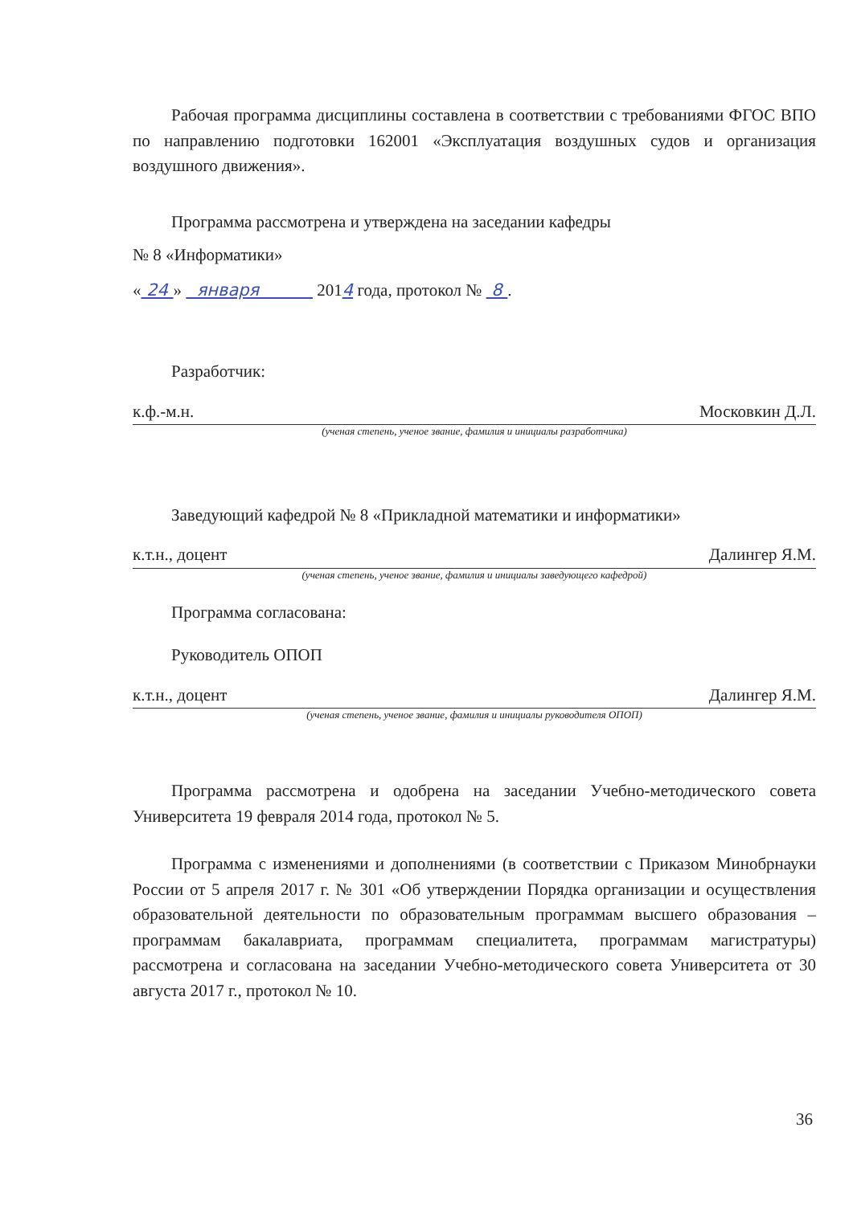Рабочая программа дисциплины составлена в соответствии с требованиями ФГОС ВПО по направлению подготовки 162001 «Эксплуатация воздушных судов и организация воздушного движения».
Программа рассмотрена и утверждена на заседании кафедры
№ 8 «Информатики»
« 24 » января 2014 года, протокол № 8 .
Разработчик:
к.ф.-м.н. Московкин Д.Л.
(ученая степень, ученое звание, фамилия и инициалы разработчика)
Заведующий кафедрой № 8 «Прикладной математики и информатики»
к.т.н., доцент Далингер Я.М.
(ученая степень, ученое звание, фамилия и инициалы заведующего кафедрой)
Программа согласована:
Руководитель ОПОП
к.т.н., доцент Далингер Я.М.
(ученая степень, ученое звание, фамилия и инициалы руководителя ОПОП)
Программа рассмотрена и одобрена на заседании Учебно-методического совета Университета 19 февраля 2014 года, протокол № 5.
Программа с изменениями и дополнениями (в соответствии с Приказом Минобрнауки России от 5 апреля 2017 г. № 301 «Об утверждении Порядка организации и осуществления образовательной деятельности по образовательным программам высшего образования – программам бакалавриата, программам специалитета, программам магистратуры) рассмотрена и согласована на заседании Учебно-методического совета Университета от 30 августа 2017 г., протокол № 10.
36